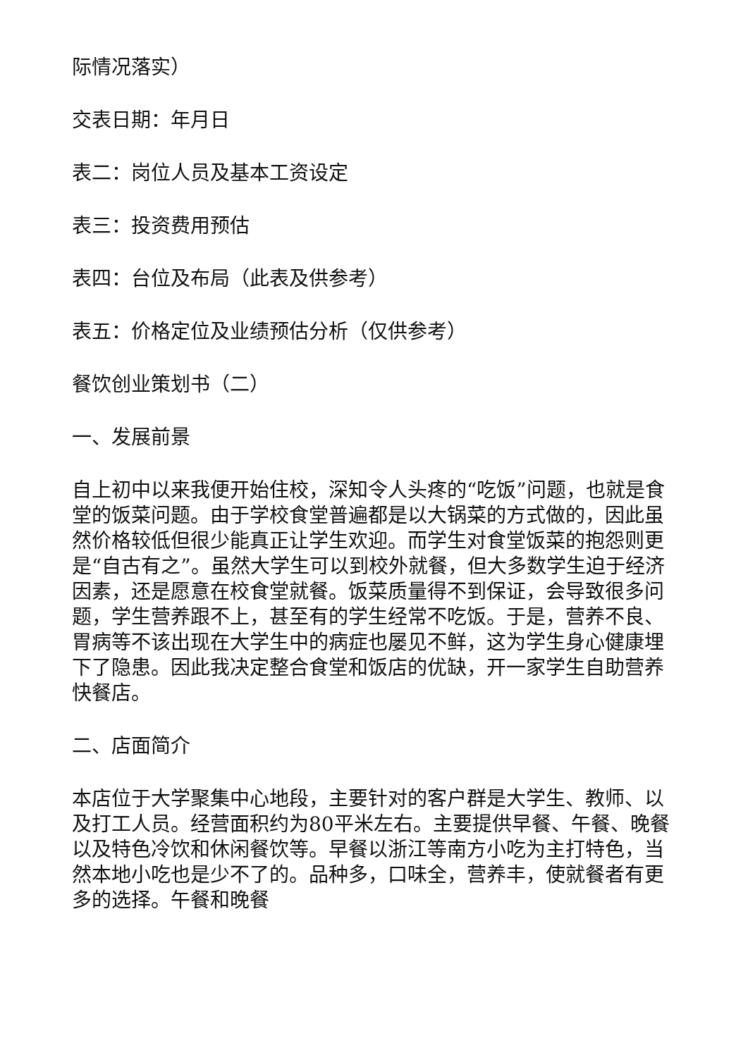际情况落实）
交表日期：年月日
表二：岗位人员及基本工资设定
表三：投资费用预估
表四：台位及布局（此表及供参考）
表五：价格定位及业绩预估分析（仅供参考）
餐饮创业策划书（二）
一、发展前景
自上初中以来我便开始住校，深知令人头疼的“吃饭”问题，也就是食堂的饭菜问题。由于学校食堂普遍都是以大锅菜的方式做的，因此虽然价格较低但很少能真正让学生欢迎。而学生对食堂饭菜的抱怨则更是“自古有之”。虽然大学生可以到校外就餐，但大多数学生迫于经济因素，还是愿意在校食堂就餐。饭菜质量得不到保证，会导致很多问题，学生营养跟不上，甚至有的学生经常不吃饭。于是，营养不良、胃病等不该出现在大学生中的病症也屡见不鲜，这为学生身心健康埋下了隐患。因此我决定整合食堂和饭店的优缺，开一家学生自助营养快餐店。
二、店面简介
本店位于大学聚集中心地段，主要针对的客户群是大学生、教师、以及打工人员。经营面积约为80平米左右。主要提供早餐、午餐、晚餐以及特色冷饮和休闲餐饮等。早餐以浙江等南方小吃为主打特色，当然本地小吃也是少不了的。品种多，口味全，营养丰，使就餐者有更多的选择。午餐和晚餐